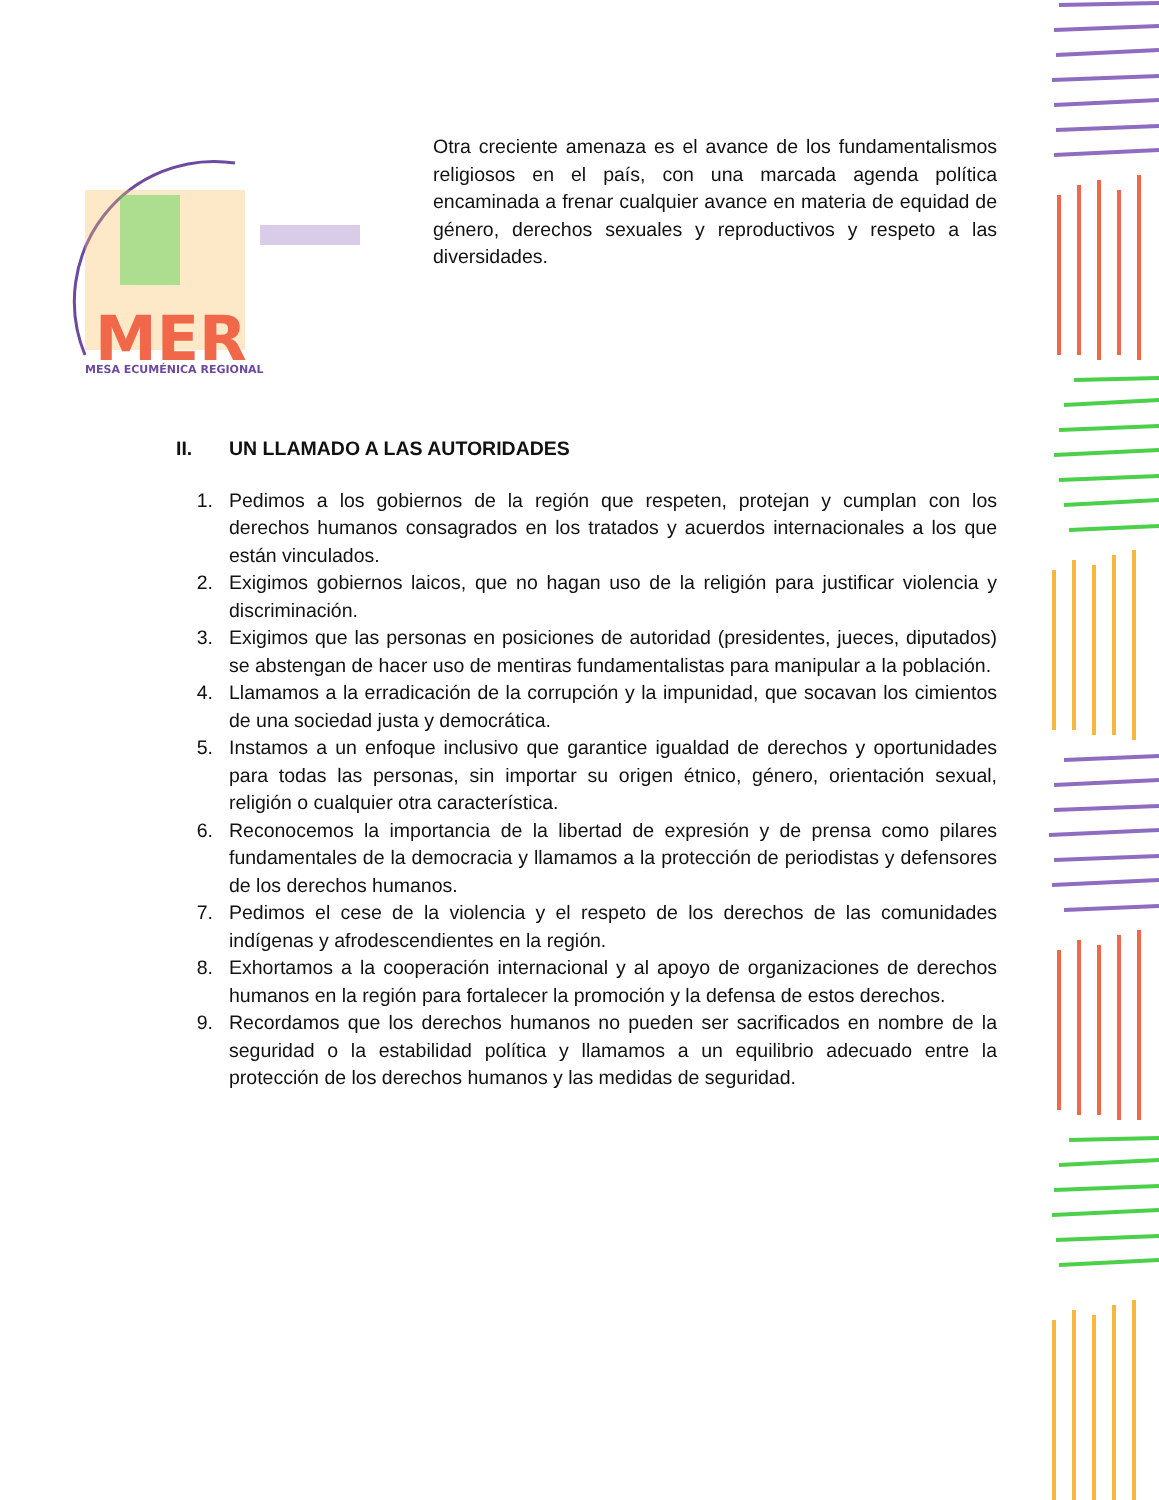MER
MESA ECUMÉNICA REGIONAL
Otra creciente amenaza es el avance de los fundamentalismos religiosos en el país, con una marcada agenda política encaminada a frenar cualquier avance en materia de equidad de género, derechos sexuales y reproductivos y respeto a las diversidades.
II. UN LLAMADO A LAS AUTORIDADES
1. Pedimos a los gobiernos de la región que respeten, protejan y cumplan con los derechos humanos consagrados en los tratados y acuerdos internacionales a los que están vinculados.
2. Exigimos gobiernos laicos, que no hagan uso de la religión para justificar violencia y discriminación.
3. Exigimos que las personas en posiciones de autoridad (presidentes, jueces, diputados) se abstengan de hacer uso de mentiras fundamentalistas para manipular a la población.
4. Llamamos a la erradicación de la corrupción y la impunidad, que socavan los cimientos de una sociedad justa y democrática.
5. Instamos a un enfoque inclusivo que garantice igualdad de derechos y oportunidades para todas las personas, sin importar su origen étnico, género, orientación sexual, religión o cualquier otra característica.
6. Reconocemos la importancia de la libertad de expresión y de prensa como pilares fundamentales de la democracia y llamamos a la protección de periodistas y defensores de los derechos humanos.
7. Pedimos el cese de la violencia y el respeto de los derechos de las comunidades indígenas y afrodescendientes en la región.
8. Exhortamos a la cooperación internacional y al apoyo de organizaciones de derechos humanos en la región para fortalecer la promoción y la defensa de estos derechos.
9. Recordamos que los derechos humanos no pueden ser sacrificados en nombre de la seguridad o la estabilidad política y llamamos a un equilibrio adecuado entre la protección de los derechos humanos y las medidas de seguridad.